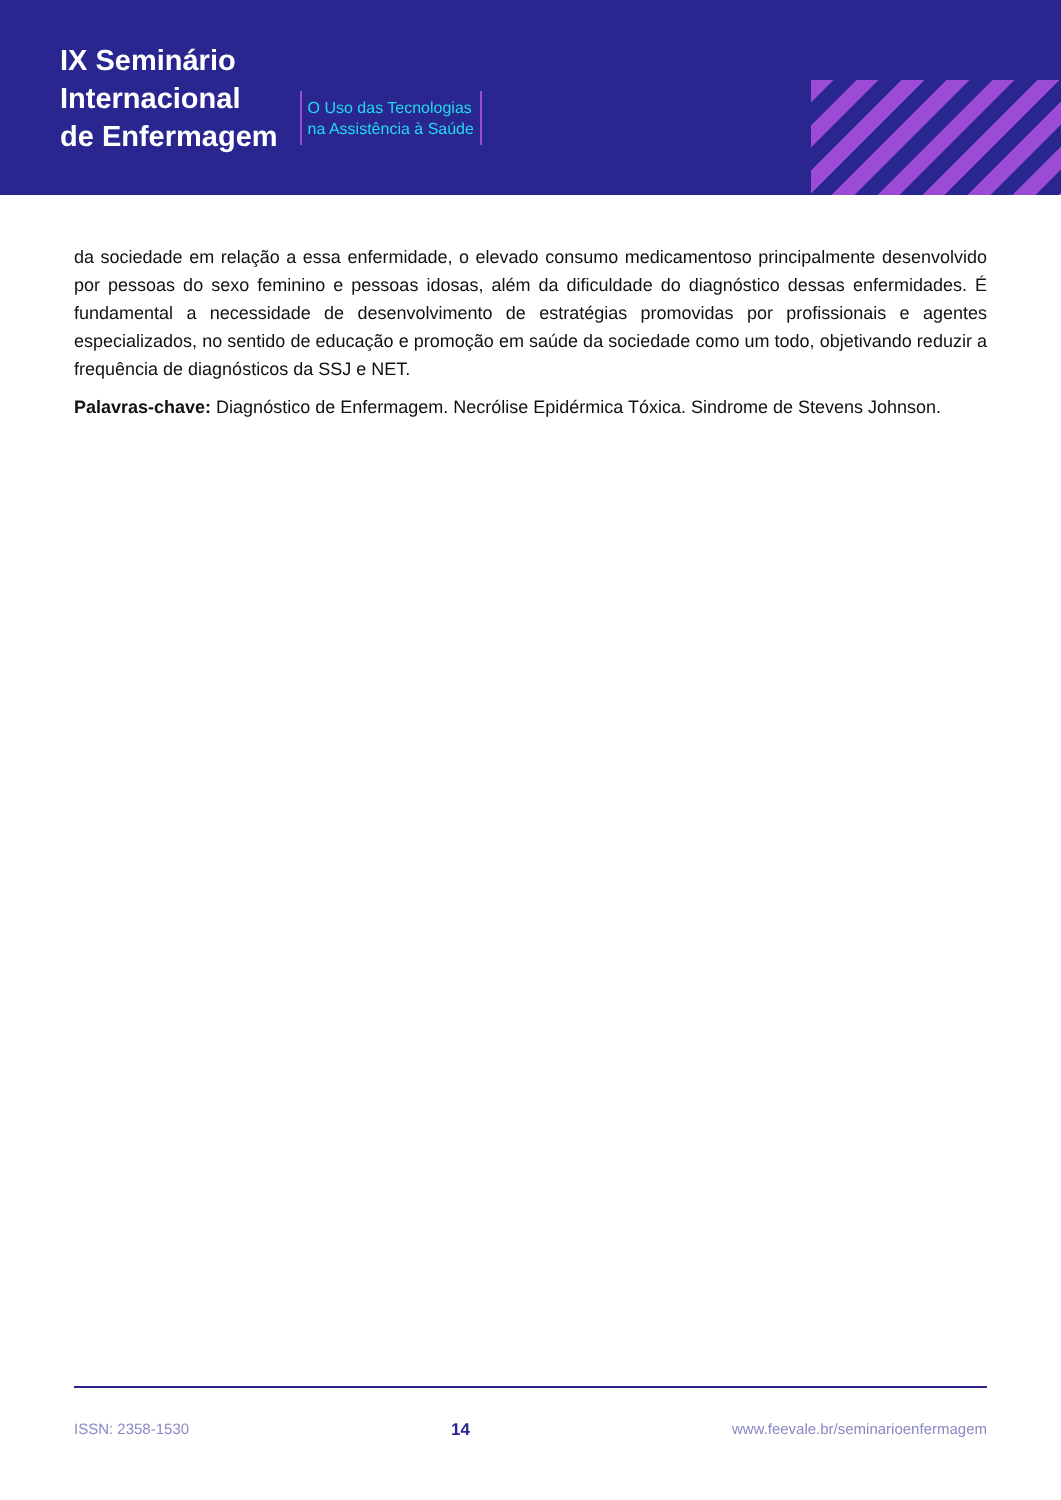IX Seminário
Internacional
de Enfermagem
O Uso das Tecnologias
na Assistência à Saúde
da sociedade em relação a essa enfermidade, o elevado consumo medicamentoso principalmente desenvolvido por pessoas do sexo feminino e pessoas idosas, além da dificuldade do diagnóstico dessas enfermidades. É fundamental a necessidade de desenvolvimento de estratégias promovidas por profissionais e agentes especializados, no sentido de educação e promoção em saúde da sociedade como um todo, objetivando reduzir a frequência de diagnósticos da SSJ e NET.
Palavras-chave: Diagnóstico de Enfermagem. Necrólise Epidérmica Tóxica. Sindrome de Stevens Johnson.
ISSN: 2358-1530 14 www.feevale.br/seminarioenfermagem